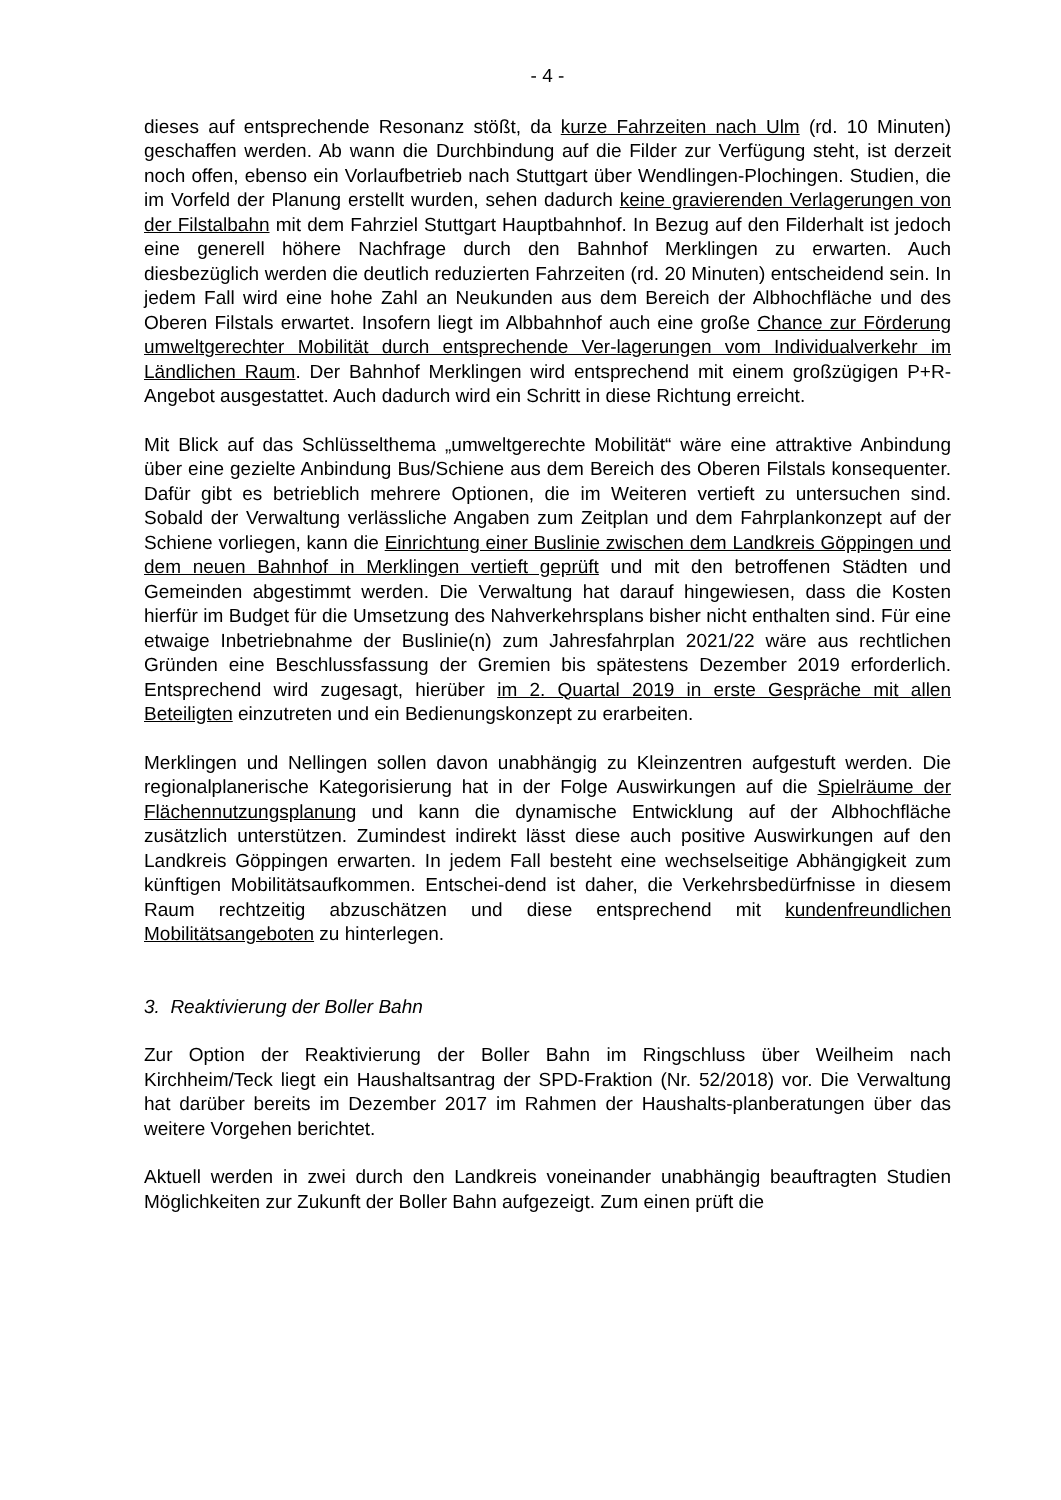- 4 -
dieses auf entsprechende Resonanz stößt, da kurze Fahrzeiten nach Ulm (rd. 10 Minuten) geschaffen werden. Ab wann die Durchbindung auf die Filder zur Verfügung steht, ist derzeit noch offen, ebenso ein Vorlaufbetrieb nach Stuttgart über Wendlingen-Plochingen. Studien, die im Vorfeld der Planung erstellt wurden, sehen dadurch keine gravierenden Verlagerungen von der Filstalbahn mit dem Fahrziel Stuttgart Hauptbahnhof. In Bezug auf den Filderhalt ist jedoch eine generell höhere Nachfrage durch den Bahnhof Merklingen zu erwarten. Auch diesbezüglich werden die deutlich reduzierten Fahrzeiten (rd. 20 Minuten) entscheidend sein. In jedem Fall wird eine hohe Zahl an Neukunden aus dem Bereich der Albhochfläche und des Oberen Filstals erwartet. Insofern liegt im Albbahnhof auch eine große Chance zur Förderung umweltgerechter Mobilität durch entsprechende Ver-lagerungen vom Individualverkehr im Ländlichen Raum. Der Bahnhof Merklingen wird entsprechend mit einem großzügigen P+R-Angebot ausgestattet. Auch dadurch wird ein Schritt in diese Richtung erreicht.
Mit Blick auf das Schlüsselthema „umweltgerechte Mobilität“ wäre eine attraktive Anbindung über eine gezielte Anbindung Bus/Schiene aus dem Bereich des Oberen Filstals konsequenter. Dafür gibt es betrieblich mehrere Optionen, die im Weiteren vertieft zu untersuchen sind. Sobald der Verwaltung verlässliche Angaben zum Zeitplan und dem Fahrplankonzept auf der Schiene vorliegen, kann die Einrichtung einer Buslinie zwischen dem Landkreis Göppingen und dem neuen Bahnhof in Merklingen vertieft geprüft und mit den betroffenen Städten und Gemeinden abgestimmt werden. Die Verwaltung hat darauf hingewiesen, dass die Kosten hierfür im Budget für die Umsetzung des Nahverkehrsplans bisher nicht enthalten sind. Für eine etwaige Inbetriebnahme der Buslinie(n) zum Jahresfahrplan 2021/22 wäre aus rechtlichen Gründen eine Beschlussfassung der Gremien bis spätestens Dezember 2019 erforderlich. Entsprechend wird zugesagt, hierüber im 2. Quartal 2019 in erste Gespräche mit allen Beteiligten einzutreten und ein Bedienungskonzept zu erarbeiten.
Merklingen und Nellingen sollen davon unabhängig zu Kleinzentren aufgestuft werden. Die regionalplanerische Kategorisierung hat in der Folge Auswirkungen auf die Spielräume der Flächennutzungsplanung und kann die dynamische Entwicklung auf der Albhochfläche zusätzlich unterstützen. Zumindest indirekt lässt diese auch positive Auswirkungen auf den Landkreis Göppingen erwarten. In jedem Fall besteht eine wechselseitige Abhängigkeit zum künftigen Mobilitätsaufkommen. Entschei-dend ist daher, die Verkehrsbedürfnisse in diesem Raum rechtzeitig abzuschätzen und diese entsprechend mit kundenfreundlichen Mobilitätsangeboten zu hinterlegen.
3. Reaktivierung der Boller Bahn
Zur Option der Reaktivierung der Boller Bahn im Ringschluss über Weilheim nach Kirchheim/Teck liegt ein Haushaltsantrag der SPD-Fraktion (Nr. 52/2018) vor. Die Verwaltung hat darüber bereits im Dezember 2017 im Rahmen der Haushalts-planberatungen über das weitere Vorgehen berichtet.
Aktuell werden in zwei durch den Landkreis voneinander unabhängig beauftragten Studien Möglichkeiten zur Zukunft der Boller Bahn aufgezeigt. Zum einen prüft die